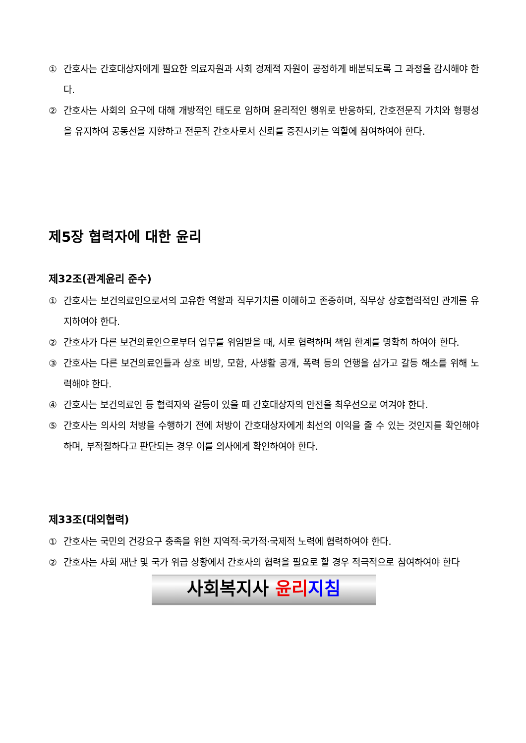① 간호사는 간호대상자에게 필요한 의료자원과 사회 경제적 자원이 공정하게 배분되도록 그 과정을 감시해야 한다.
② 간호사는 사회의 요구에 대해 개방적인 태도로 임하며 윤리적인 행위로 반응하되, 간호전문직 가치와 형평성을 유지하여 공동선을 지향하고 전문직 간호사로서 신뢰를 증진시키는 역할에 참여하여야 한다.
제5장 협력자에 대한 윤리
제32조(관계윤리 준수)
① 간호사는 보건의료인으로서의 고유한 역할과 직무가치를 이해하고 존중하며, 직무상 상호협력적인 관계를 유지하여야 한다.
② 간호사가 다른 보건의료인으로부터 업무를 위임받을 때, 서로 협력하며 책임 한계를 명확히 하여야 한다.
③ 간호사는 다른 보건의료인들과 상호 비방, 모함, 사생활 공개, 폭력 등의 언행을 삼가고 갈등 해소를 위해 노력해야 한다.
④ 간호사는 보건의료인 등 협력자와 갈등이 있을 때 간호대상자의 안전을 최우선으로 여겨야 한다.
⑤ 간호사는 의사의 처방을 수행하기 전에 처방이 간호대상자에게 최선의 이익을 줄 수 있는 것인지를 확인해야 하며, 부적절하다고 판단되는 경우 이를 의사에게 확인하여야 한다.
제33조(대외협력)
① 간호사는 국민의 건강요구 충족을 위한 지역적·국가적·국제적 노력에 협력하여야 한다.
② 간호사는 사회 재난 및 국가 위급 상황에서 간호사의 협력을 필요로 할 경우 적극적으로 참여하여야 한다
사회복지사 윤리 지침